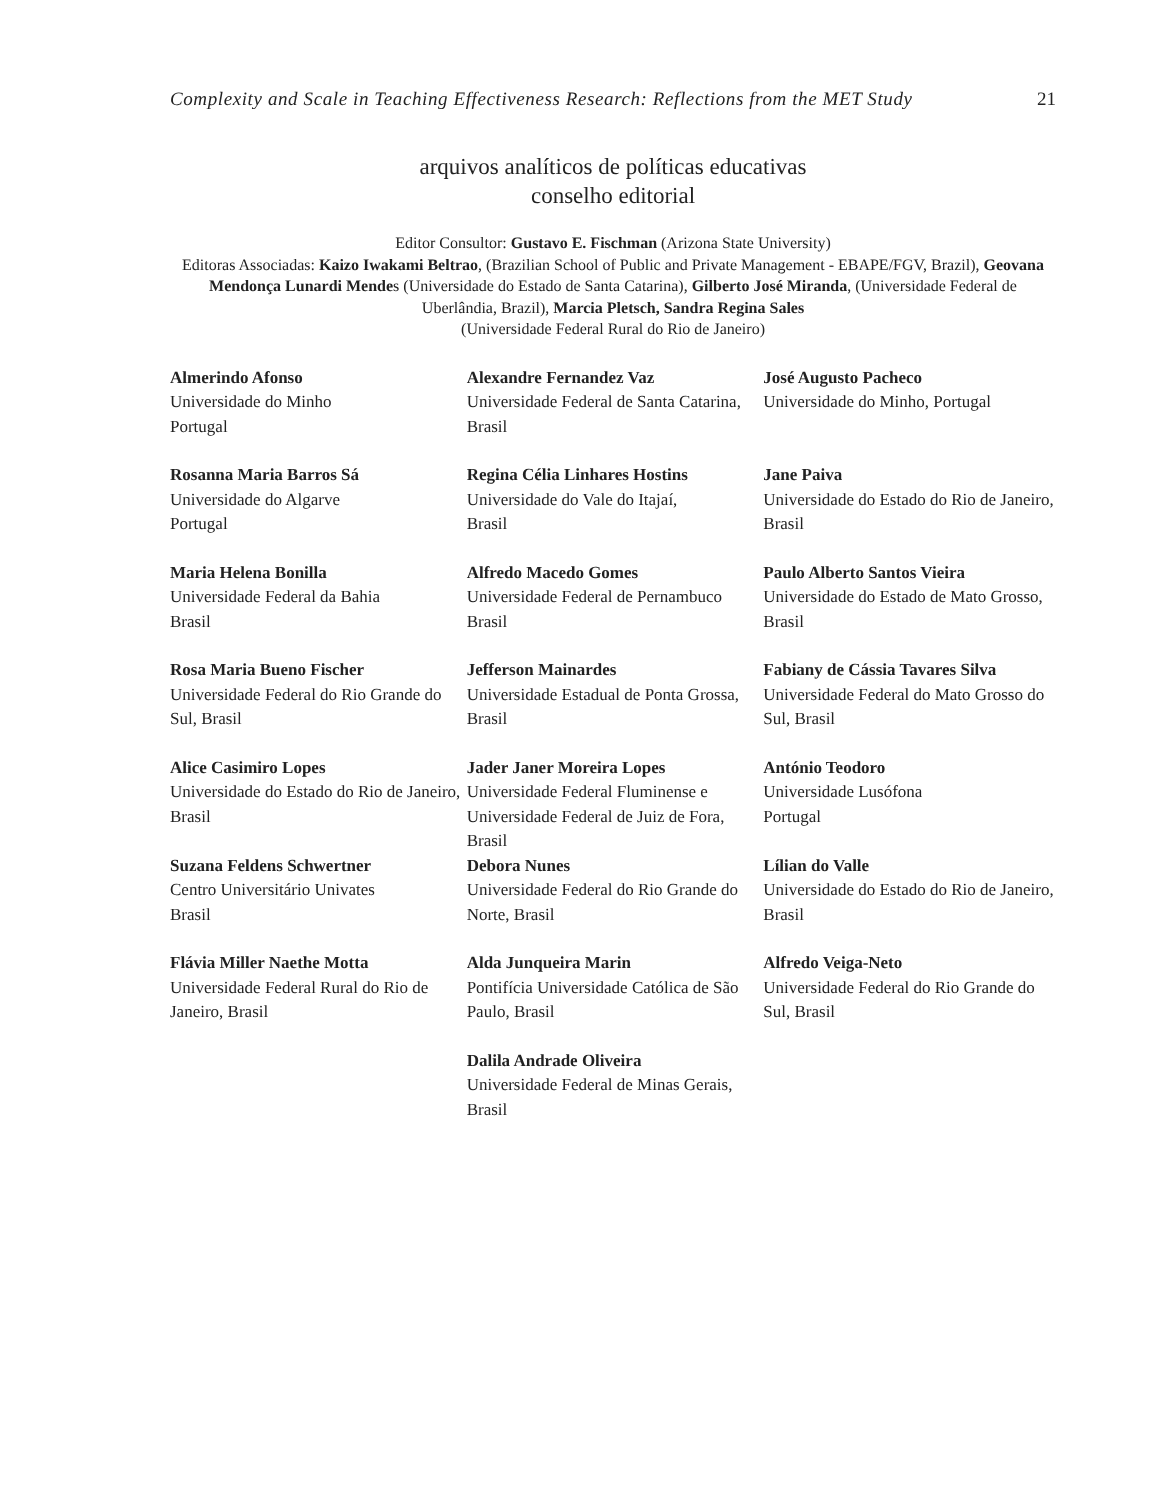Complexity and Scale in Teaching Effectiveness Research: Reflections from the MET Study 21
arquivos analíticos de políticas educativas
conselho editorial
Editor Consultor: Gustavo E. Fischman (Arizona State University)
Editoras Associadas: Kaizo Iwakami Beltrao, (Brazilian School of Public and Private Management - EBAPE/FGV, Brazil), Geovana Mendonça Lunardi Mendes (Universidade do Estado de Santa Catarina), Gilberto José Miranda, (Universidade Federal de Uberlândia, Brazil), Marcia Pletsch, Sandra Regina Sales
(Universidade Federal Rural do Rio de Janeiro)
| Almerindo Afonso Universidade do Minho Portugal | Alexandre Fernandez Vaz Universidade Federal de Santa Catarina, Brasil | José Augusto Pacheco Universidade do Minho, Portugal |
| Rosanna Maria Barros Sá Universidade do Algarve Portugal | Regina Célia Linhares Hostins Universidade do Vale do Itajaí, Brasil | Jane Paiva Universidade do Estado do Rio de Janeiro, Brasil |
| Maria Helena Bonilla Universidade Federal da Bahia Brasil | Alfredo Macedo Gomes Universidade Federal de Pernambuco Brasil | Paulo Alberto Santos Vieira Universidade do Estado de Mato Grosso, Brasil |
| Rosa Maria Bueno Fischer Universidade Federal do Rio Grande do Sul, Brasil | Jefferson Mainardes Universidade Estadual de Ponta Grossa, Brasil | Fabiany de Cássia Tavares Silva Universidade Federal do Mato Grosso do Sul, Brasil |
| Alice Casimiro Lopes Universidade do Estado do Rio de Janeiro, Brasil | Jader Janer Moreira Lopes Universidade Federal Fluminense e Universidade Federal de Juiz de Fora, Brasil | António Teodoro Universidade Lusófona Portugal |
| Suzana Feldens Schwertner Centro Universitário Univates Brasil | Debora Nunes Universidade Federal do Rio Grande do Norte, Brasil | Lílian do Valle Universidade do Estado do Rio de Janeiro, Brasil |
| Flávia Miller Naethe Motta Universidade Federal Rural do Rio de Janeiro, Brasil | Alda Junqueira Marin Pontifícia Universidade Católica de São Paulo, Brasil | Alfredo Veiga-Neto Universidade Federal do Rio Grande do Sul, Brasil |
| | Dalila Andrade Oliveira Universidade Federal de Minas Gerais, Brasil | |